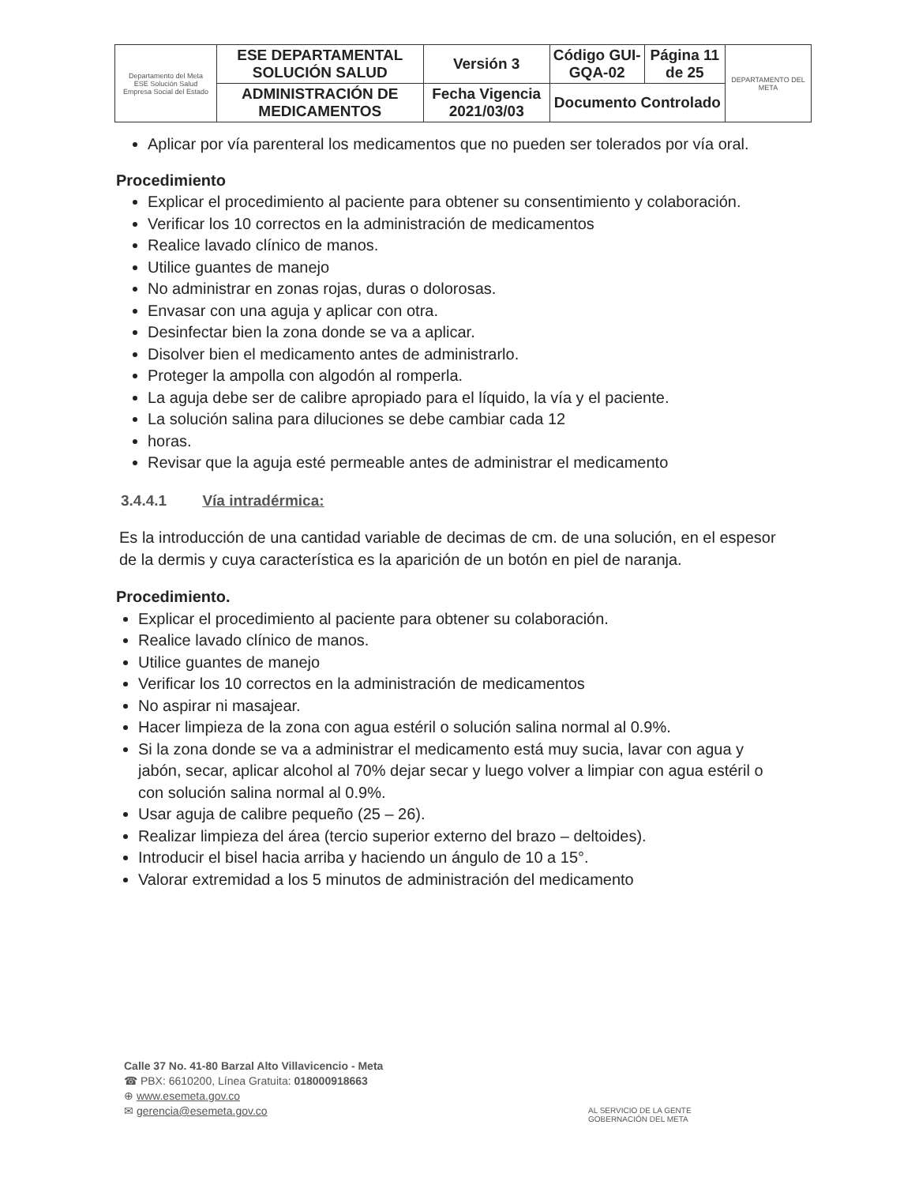| Departamento del Meta ESE Solución Salud Empresa Social del Estado | ESE DEPARTAMENTAL SOLUCIÓN SALUD | Versión 3 | Código GUI-GQA-02 | Página 11 de 25 | DEPARTAMENTO DEL META |
| | ADMINISTRACIÓN DE MEDICAMENTOS | Fecha Vigencia 2021/03/03 | Documento Controlado | | |
Aplicar por vía parenteral los medicamentos que no pueden ser tolerados por vía oral.
Procedimiento
Explicar el procedimiento al paciente para obtener su consentimiento y colaboración.
Verificar los 10 correctos en la administración de medicamentos
Realice lavado clínico de manos.
Utilice guantes de manejo
No administrar en zonas rojas, duras o dolorosas.
Envasar con una aguja y aplicar con otra.
Desinfectar bien la zona donde se va a aplicar.
Disolver bien el medicamento antes de administrarlo.
Proteger la ampolla con algodón al romperla.
La aguja debe ser de calibre apropiado para el líquido, la vía y el paciente.
La solución salina para diluciones se debe cambiar cada 12
horas.
Revisar que la aguja esté permeable antes de administrar el medicamento
3.4.4.1 Vía intradérmica:
Es la introducción de una cantidad variable de decimas de cm. de una solución, en el espesor de la dermis y cuya característica es la aparición de un botón en piel de naranja.
Procedimiento.
Explicar el procedimiento al paciente para obtener su colaboración.
Realice lavado clínico de manos.
Utilice guantes de manejo
Verificar los 10 correctos en la administración de medicamentos
No aspirar ni masajear.
Hacer limpieza de la zona con agua estéril o solución salina normal al 0.9%.
Si la zona donde se va a administrar el medicamento está muy sucia, lavar con agua y jabón, secar, aplicar alcohol al 70% dejar secar y luego volver a limpiar con agua estéril o con solución salina normal al 0.9%.
Usar aguja de calibre pequeño (25 – 26).
Realizar limpieza del área (tercio superior externo del brazo – deltoides).
Introducir el bisel hacia arriba y haciendo un ángulo de 10 a 15°.
Valorar extremidad a los 5 minutos de administración del medicamento
Calle 37 No. 41-80 Barzal Alto Villavicencio - Meta
☎ PBX: 6610200, Línea Gratuita: 018000918663
⊕ www.esemeta.gov.co
✉ gerencia@esemeta.gov.co
AL SERVICIO DE LA GENTE
GOBERNACIÓN DEL META